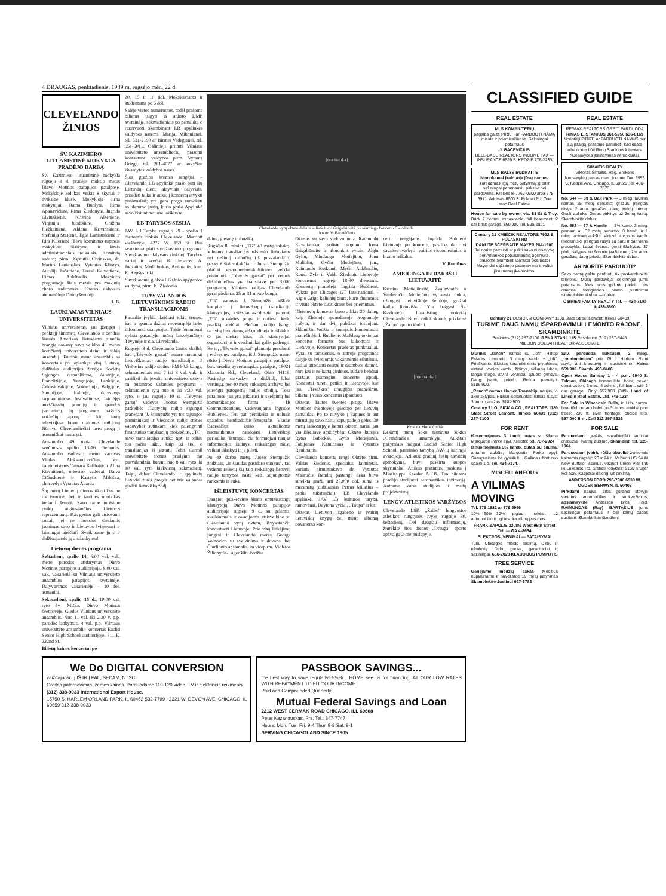4 DRAUGAS, penktadienis, 1989 m. rugsėjo mėn. 22 d.
CLEVELANDO ŽINIOS
ŠV. KAZIMIERO LITUANISTINĖ MOKYKLA PRADĖJO DARBĄ
Šv. Kazimiero lituanistinė mokykla rugsėjo 9 d. pradėjo mokslo metus Dievo Motinos parapijos patalpose. Mokykloje kol kas veikia 8 skyriai ir dvikalbė klasė. Mokykloje dirba mokytojai: Rama Bublytė, Rima Apanavičiūtė, Rima Žiedonytė, Ingrida Civinskienė, Kristina Alšėnienė, Virginija Juodišiūtė, Gražina Plečkaitienė, Aldona Krivinskienė, Stefanija Stasienė, Eglė Laniauskienė ir Rita Kliorienė. Tėvų komitetas rūpinasi mokyklos išlaikymu ir kitais administraciniais reikalais. Komitetą sudaro; pirm. Kęstutis Civinskas, dr. Marius Laniauskas, Vytautas Kliorys, Aurelija Jučaitienė, Teresė Kalvaitienė, Rimas Aukštuolis. Mokyklos programoje šiais metais yra mokinių choro sudarymas. Choras dalyvaus ateinančioje Dainų šventėje.
I. B.
LAUKIAMAS VILNIAUS UNIVERSITETAS
Vilniaus universitetas, jau įžengęs į penktąjį šimtmetį, Clevelando ir bendrai šiaurės Amerikos lietuviams siunčia brangią dovaną: savo veiklos 45 metus švenčiantį universiteto dainų ir šokių ansamblį. Tautinio meno ansamblis su koncertais yra aplankęs visą Lietuvą, didžiules auditorijas žavėjęs Sovietų Sąjungos respublikose, Austrijoje, Prancūzijoje, Vengrijoje, Lenkijoje, Čekoslovakijoje, Vokietijoje, Belgijoje, Suomijoje, Italijoje, dalyvavęs tarptautiniuose festivaliuose, laimėjęs aukščiausių premijų ir spaudos įvertinimų. Jų programos įrašytos vokiečių, japonų ir kitų tautų televizijose buvo matomos milijonų žiūrovų. Clevelandiečiai turės progą ji asmeniškai pamatyti.
Ansamblio 49 nariai Clevelande svečiuosis spalio 13-16 dienomis. Ansamblio vadovai: meno vadovas Vladas Aleksandravičius, vyr. baletmeisterės Tamara Kalibaitė ir Alina Kirvaitienė, orkestro vadovai Daiva Čičinskienė ir Kastytis Mikiška, chorvedys Vytautas Abaris.
Šių metų Lietuvių dienos tikrai bus ne tik istorinė, bet ir tautines nuotaikas kelianti šventė. Savo tarpe turėsime puikų atgimstančios Lietuvos reprezentantą. Kas geriau gali atstovauti tautai, jei ne mokslus siekiantis jaunimas savo ir Lietuvos šviesesnei ir laimingai ateičiai? Sveikiname juos ir didžiuojamės jų atsilankymu!
Lietuvių dienos programa
Šeštadienį, spalio 14, 6:00 val. vak. meno parodos atidarymas Dievo Motinos parapijos auditorijoje. 8:00 val. vak. vakarienė su Vilniaus universiteto ansambliu parapijos svetainėje. Dalyvavimas vakarienėje – 10 dol. asmeniui.
Sekmadienį, spalio 15 d., 10:00 val. ryto šv. Mišios Dievo Motinos šventovėje. Giedos Vilniaus universiteto ansamblis. Nuo 11 val. iki 2:30 v. p.p. parodos lankymas. 4 val. p.p. Vilniaus universiteto ansamblio koncertas Euclid Senior High School auditorijoje, 711 E. 222nd St.
Bilietų kainos koncertui po
20, 15 ir 10 dol. Moksleiviams ir studentams po 5 dol.
Salėje vietos numeruotos, todėl prašoma bilietus įsigyti iš anksto DMP svetainėje, sekmadieniais po pamaldų, o rezervuoti skambinant LB apylinkės valdybos narėms: Marijai Mikonienei, tel. 531-2190 ar Birutei Vedegienei, tel. 951-5011. Galintieji priimti Vilniaus universiteto ansambliečių, prašomi kontaktuoti valdybos pirm. Vytautą Brizgį, tel. 261-4077 ar anksčiau išvardytas valdybos nares.
Šios gražios šventės rengėjai – Clevelando LB apylinkė prašo būti šių Lietuvių dienų aktyviais dalyviais, prisidėti talka ir auka, į koncertą atvykti punktualiai; yra gera proga sumokėti solidarumo įnašą, kurio prašo Apylinkė savo išsiuntinėtuose laiškuose.
LB TARYBOS SESIJA
JAV LB Taryba rugsėjo 29 - spalio 1 dienomis rinksis Clevelande, Marriott viešbutyje, 4277 W. 150 St. Bus svarstoma plati suvažiavimo programa. Suvažiavime dalyvaus rinktieji Tarybos nariai ir svečiai iš Lietuvos: A. Juozaitis, Medalinskas, Antanaitis, kun. R. Repšys ir kt.
Suvažiavimą globos LB Ohio apygardos valdyba, pirm. K. Žiedonio.
TRYS VALANDOS LIETUVIŠKOMS RADIJO TRANSLIACIJOMS
Pasaulio įvykiai keičiasi tokiu tempu, kad ir spauda dažnai nebesuspėja laiku informuoti skaitytojus. Tokie fenomenai vyksta pasaulyje, mūsų laisvėjančioje Tėvynėje ir čia, Clevelande.
Rugsėjo 8 d. Clevelando žinios skelbė, kad „Tėvynės garsai" nutarė nutraukti lietuviškasias radijo transliacijas iš Viešosios radijo stoties, FM 90.3 banga, sekmadieniais nuo 7 iki 8 val. vak. ir pasilikti tik jėzuitų universiteto stotyje su pusantros valandos programa – sekmadienio rytą nuo 8 iki 9:30 val. ryto, o jau rugsėjo 10 d. „Tėvynės garsų" vadovas Juozas Stempužis paskelbė: „Tautybių radijo sąjungai pranešant (J. Stempužis yra tos sąjungos pirmininkas) ir Viešosios radijo stoties vadovybei sutinkant kiek palengvinti finansinius transliacijų mokesčius, „TG" savo transliacijas sutiko tęsti ir toliau tuo pačiu laiku, kaip iki šiol, o transliacijas iš jėzuitų John Carroll universiteto stoties prailginti dar pusvalandžiu, būtent, nuo 8 val. ryto iki 10 val. ryto kiekvieną sekmadienį. Taigi, dabar Clevelando ir apylinkių lietuviai turės progos net tris valandas girdėti lietuvišką žodį,
[nuotrauka]
Clevelando vyrų okteto dalis ir solistė Irena Grigaliūnaitė po sėkmingo koncerto Clevelande.
Nuotr. V. Bacevičiaus
dainą, giesmę ir muziką.
Rugsėjo 8, minint „TG" 40 metų sukaktį, Vilniaus transliacijos užsienio lietuviams net dešimtį minučių (iš pusvalandžio) paskyrė šiai sukakčiai ir Juozo Stempužio plačiai visuomeninei-kultūrinei veiklai prisiminti. „Tėvynės garsai" per keturis dešimtmečius yra transliavę per 3,000 programų. Vilniaus radijas Clevelande gerai girdimas 25 ar 31 metro banga.
„TG" vadovas J. Stempužis laiškais kreipiasi į lietuviškųjų transliacijų klausytojus, kviesdamas dosniai paremti „TG" sukakties proga ir nutiesti kelio pradžią ateičiai. Plečiant radijo bangų tarnybą lietuviams, aišku, didėja ir išlaidos. O jas niekas kitas, tik klausytojai, organizacijos ir verslininkai galės padengti. Be to, „Tėvynės garsai" planuoja persikelti į erdvesnes patalpas, iš J. Stempužio namo rūsio į Dievo Motinos parapijos patalpas, buv. seselių gyvenamąsias patalpas, 18021 Marcelia Rd., Cleveland, Ohio 44119. Pasiryžęs sutvarkyti ir didžiulį, labai vertingą, per 40 metų sukauptą archyvą bei įsirengti patogesnę radijo studiją. Tose patalpose jau yra įsikūrusi ir skelbimų bei komunikacijos firma – IB Communications, vadovaujama Ingridos Bublienės. Ten pat persikelia ir uolusis spaudos bendradarbis-fotografas Vladas Bacevičius, kurio aktualiomis nuotraukomis naudojasi lietuviškoji periodika. Trumpai, čia formuojasi naujas informacijos židinys, reikalingas mūsų veiklai išlaikyti ir ją plėsti.
Po 40 darbo metų, Juozo Stempužio žodžiais, „ir šiaudas pasidaro sunkus", tad visiems reikėtų šią taip reikalingą lietuvių radijo tarnybos naštą kelti sujungtomis rankomis ir auka.
IŠLEISTUVIŲ KONCERTAS
Daugiau pusketvirto šimto entuziastingų klausytojų Dievo Motinos parapijos auditorijoje rugsėjo 9 d. su gėlėmis, sveikinimais ir ovacijomis atsisveikino su Clevelando vyrų oktetu, išvykstančiu koncertuoti Lietuvoje. Prie visų linkėjimų jungėsi ir Clevelando meras George Voinovich su sveikinimu ir dovana, bei Čiurlionio ansamblis, su vicepirm. Violetos Žilionytės-Lager šiltu žodžiu.
Oktetas su savo vadovu muz. Raimundu Kavaliausku, soliste sopranu Irena Grigaliūnaite ir aštuoniais vyrais: Algiu Gyliu, Mindaugu Motiejūnu, Jonu Mulioliu, Gyčiu Motiejūnu, jun., Raimundu Butkumi, Mečiu Aukštuoliu, Romu Zyle ir Valdu Žiedoniu Lietuvoje koncertuos rugsėjo 18-30 dienomis. Koncertų pranešėja Ingrida Bublienė. Vyksta per Chicagos GT International – Algio Grigo kelionių biurą, kuris finansuos ir visus okteto susitikimus bei priėmimus.
Išleistuvių koncerte buvo atlikta 20 dainų, kaip išleistoje spausdintoje programoje įrašyta, ir dar dvi, publikai bisuojant. Sklandžiu žodžiu ir trumpais komentarais pranešinėjo I. Bublienė. Maždaug tokio pat koncerto formato bus laikomasi ir Lietuvoje. Koncertas pradėtas punktualiai. Vyrai su tamsiomis, o antroje programos dalyje su šviesiomis vakarinėmis eilutėmis, dailiai atrodanti solistė ir skambios dainos, nors jau ir ne kartą girdėtos, sudarė bendrai gražaus pramogino koncerto įspūdį. Koncertai turėtų patikti ir Lietuvoje, kur jau, „Tėviškės" draugijos pranešimu, bilietai į visus koncertus išparduoti.
Oktetas Tautos šventės proga Dievo Motinos šventovėje giedojo per lietuvių pamaldas. Po to nuvyko į kapines ir ant mirusiųjų savo narių kapų padėjo gėles. 30 metų laikotarpyje keturi okteto nariai jau yra iškeliavę amžinybėn: Okteto įkūrėjas Rytas Babickas, Gytis Motiejūnas, Fabijonas Kaminskas ir Vytautas Raulinaitis.
Clevelando koncertą rengė Okteto pirm. Valdas Žiedonis, specialus komitetas, kuriam pirmininkavo dr. Vytautas Mauručis. Bendrų pastangų dėka buvo sutelkta graži, arti 25,000 dol. suma iš mecenatų (didžiausias Petras Milašius – penki tūkstančiai), LB Clevelando apylinkė, JAV LB kultūros taryba, ramovėnai, Daytona vyčiai, „Taupa" ir kiti.
Oktetas Lietuvon išgabeno ir įvairių lietuviškų knygų bei meno albumų dovanoms kon-
certų rengėjams. Ingrida Bublienė Lietuvoje po koncertų pasiliks dar dvi savaites tvarkyti įvairius visuomeninius ir biznio reikalus.
V. Rociūnas
AMBICINGA IR DARBŠTI LIETUVAITĖ
Kristina Motiejūnaitė, Žvaigždutės ir Vaidevučio Motiejūnų vyriausia dukra, užaugusi lietuviškoje šeimoje, gražiai kalba lietuviškai. Yra baigusi Šv. Kazimiero lituanistinę mokyklą Clevelande. Buvo veikli skautė, priklausė „Žaibo" sporto klubui.
[nuotrauka]
Kristina Motiejūnaitė
Dešimtį metų šoko tautinius šokius „Grandinėlės" ansamblyje. Aukštais pažymiais baigusi Euclid Senior High School, pasirinko tarnybą JAV-ių karinėje aviacijoje. Atlikusi pradinį šešių savaičių apmokymą, buvo paskirta kuopos skyrininke. Atlikus pratimus, paskirta į Mississippi Keesler A.F.B. Ten būdama pradėjo studijuoti aeronautikos inžineriją. Antrame kurse studijuos ir madų projektavimą.
LENGV. ATLETIKOS VARŽYBOS
Clevelando LSK „Žaibo" lengvosios atletikos rungtynės įvyks rugsėjo 30, šeštadienį. Dėl daugiau informacijų, žiūrėkite šios dienos „Drauga" sporto apžvalgą 2-me puslapyje.
We Do DIGITAL CONVERSION
vaizdajuosčių IŠ IR Į PAL, SECAM, NTSC.
Greitas patarnavimas, žemos kainos. Parduodame 110-120 video, TV ir elektrinius reikmenis
(312) 338-9033 International Export House.
15750 S. HARLEM ORLAND PARK, IL 60462 532-7799 2321 W. DEVON AVE. CHICAGO, IL 60659 312-338-9033
PASSBOOK SAVINGS...
the best way to save regularly! 5½% HOME see us for financing. AT OUR LOW RATES WITH REPAYMENT TO FIT YOUR INCOME
Paid and Compounded Quarterly
Mutual Federal Savings and Loan
2212 WEST CERMAK ROAD CHICAGO, ILL 60608
Peter Kazanauskas, Prs. Tel.: 847-7747
Hours: Mon. Tue. Fri. 9-4 Thur. 9-8 Sat. 9-1
SERVING CHICAGOLAND SINCE 1905
CLASSIFIED GUIDE
REAL ESTATE
MLS KOMPIUTERIŲ
pagalba galite PIRKTI ar PARDUOTI NAMĄ mieste ir priemiesčiuose. Sąžiningai patarnaus
J. BACEVIČIUS
BELL-BACE REALTORS INCOME TAX — INSURANCE 6529 S. KEDZIE 778-2233
MLS BALYS BUDRAITIS
Nemokamai įkainuoja jūsų namus.
Turėdamas ilgų metų patyrimą, greit ir sąžiningai patarnausiu pirkime bei pardavime. Kreiptis tel. 767-0600 arba 778-3971. Adresas 6600 S. Pulaski Rd. One stop Real Estate
House for sale by owner, vic. 81 St & Troy. Brick 2 bedrm. expandable; full basement; 2 car brick garage. $69,900 Tel. 598-1821
Century 21 KMIECIK REALTORS 7922 S. PULASKI RD
DANUTĖ ŠČERBAITĖ MAYER 284-1900
Jei norite parduoti ar pirkti savo nuosavybę per Amerikos populiariausią agentūrą, prašome skambinti Danutei Ščerbaitei Mayer dėl sąžiningo patarnavimo ir veltui jūsų namų įkainavimo.
REAL ESTATE
RE/MAX REALTORS GREIT PARDUODA
RIMAS L. STANKUS 361-5950 636-6169
Norintieji PIRKTI ar PARDUOTI NAMUS per šią įstaigą, prašome paminėti, kad esate arba norite būti Rimo Stankaus klijentais. Nuosavybės įkainavimas nemokamai.
ŠIMAITIS REALTY
Viktoras Šimaitis, Reg. Brokeris
Nuosavybių pardavimas. Income Tax. 5953 S. Kedzie Ave. Chicago, IL 60629 Tel. 436-7878
No. 544 — 59 & Oak Park — 3 mieg. mūrinis namas 25 metų senumo; gražus, įrengtas rūsys; 2 auto. garažas; daug įvairių priedų. Graži aplinka. Geras pirkinys už žemą kainą. Skambinkite dabar.
No. 552 — 67 & Hamlin — 5½ kamb. 3 mieg. pirmam a.; 32 metų senumo; 3 kamb. ir 1 mieg. antram aukšte. Virtuvė ir vonios kamb. moderniški; įrengtas rūsys su baru ir dar viena prausykla. Labai švarus, gerai išlaikytas; 37 pėdų sklypas su šoniniu įvažiavimu; 2½ auto. garažas; daug priedų. Skambinkite dabar.
AR NORITE PARDUOTI?
Savo namą galite parduoti, tik paskambinkite telefonu. Mūsų pardavėjai sėkmingai jums patarnaus. Mes jums galime padėti, nes daugiau stengiamės. Namo įvertinimui skambinkite skubiai — dabar.
O'BRIEN FAMILY REALTY Tel. — 434-7100 & 436-8600
Century 21 OLSICK & COMPANY 1180 State Street Lemont, Illinois 60439
TURIME DAUG NAMŲ IŠPARDAVIMUI LEMONTO RAJONE. SKAMBINKITE
Business (312) 257-7100 IRENA STANIULIS Residence (312) 257-5446
MILLION DOLLAR REALTOR-ASSOCIATE
Mūrinis „ranch" namas su „loft", Hilltop Estates, Lemonte. 3 mieg. kamb. + „loft". Prieškamb. išklotas keramikinėmis plytelėmis; virtuvė, vonios kamb., židinys, skliautų lubos, langai stoge, atvira veranda, ąžuolo grindys. Daug įvairių priedų. Reikia pamatyti. $186,900.
„Ranch" namas Homer Township. naujas, ½ akro sklypas. Puikiai išplanuotas; ištisas rūsys; 3 auto. garažas. $189,900
Century 21 OLSICK & CO., REALTORS 1180 State Street Lemont, Illinois 60439 (312) 257-7100
FOR RENT
Išnuomojamas 3 kamb butas su šiluma Marquette Parko apyl. Kreiptis: tel. 737-2924
Išnuomojamas 3½ kamb. butas su šiluma, antame aukšte, Marquette Parko apyl. Suaugusiems be gyvuliukų. Galima užimt nuo spalio 1 d. Tel. 434-7174.
MISCELLANEOUS
A VILIMAS MOVING
Tel. 376-1882 ar 376-5996
10%—20%—30% pigiau mokėsit už automobilio ir ugnies draudimą pas mus.
FRANK ZAPOLIS 3208½ West 95th Street Tel. — GA 4-8654
ELEKTROS ĮVEDIMAI — PATAISYMAI
Turiu Chicagos miesto leidimą. Dirbu ir užmiesty. Dirbu greitai, garantuotai ir sąžiningai. 656-2020 KLAUDIJUS PUMPUTIS
TREE SERVICE
Genėjame medžių šakas Medžius nupjauname ir nuvežame 19 metų patyrimas Skambinkite Justinui 927-5782
Sav. parduoda liuksusinį 2 mieg. „condominium" prie 79 ir Harlem. Rami apyl., arti krautuvių ir susisiekimo. Kaina $59,900. Skamb. 496-8406.
Open House Sunday 1 - 4 p.m. 6940 S. Talman, Chicago Immaculate, brick, newer construction; 6 rms., 4 bdrms., full bsmt. with 2 car garage. Only $57,900 (349) Land of Lincoln Real Estate, Ltd. 749-1234
For Sale In Wisconsin Dells, in Lith. comm. beautiful cedar chalet on 3 acres amidst pine trees; 200 ft. river frontage; choice lots. $97,000 firm. Call 312-297-8336
FOR SALE
Parduodami gražūs, suvalkietiški tautiniai drabužiai. Namų audimo. Skambinti tel. 925-1964.
Parduodami įvairių rūšių obuoliai žemo-mis kainomis rugsėjo 23 ir 24 d. Važiuoti US 94 iki New Buffalo; išsukus, važiuot Union Pier link iki Lakeside Rd. Stebėti rodykles; 9150 Kruger Rd. Sav. Kasparai dėkingi už pirkimą.
ANDERSON FORD 795-7900 6539 W. OGDEN BERWYN, IL 60402
Pirkdami naujus, arba gerame stovyje vartotus automobilius ir sunkvežimius, apsilankykite Anderson Bros. Ford. RAIMUNDAS (Ray) BARTAŠIUS jums sąžiningai patarnaus ir dėl kainų padės susitarti. Skambinkite šiandien!